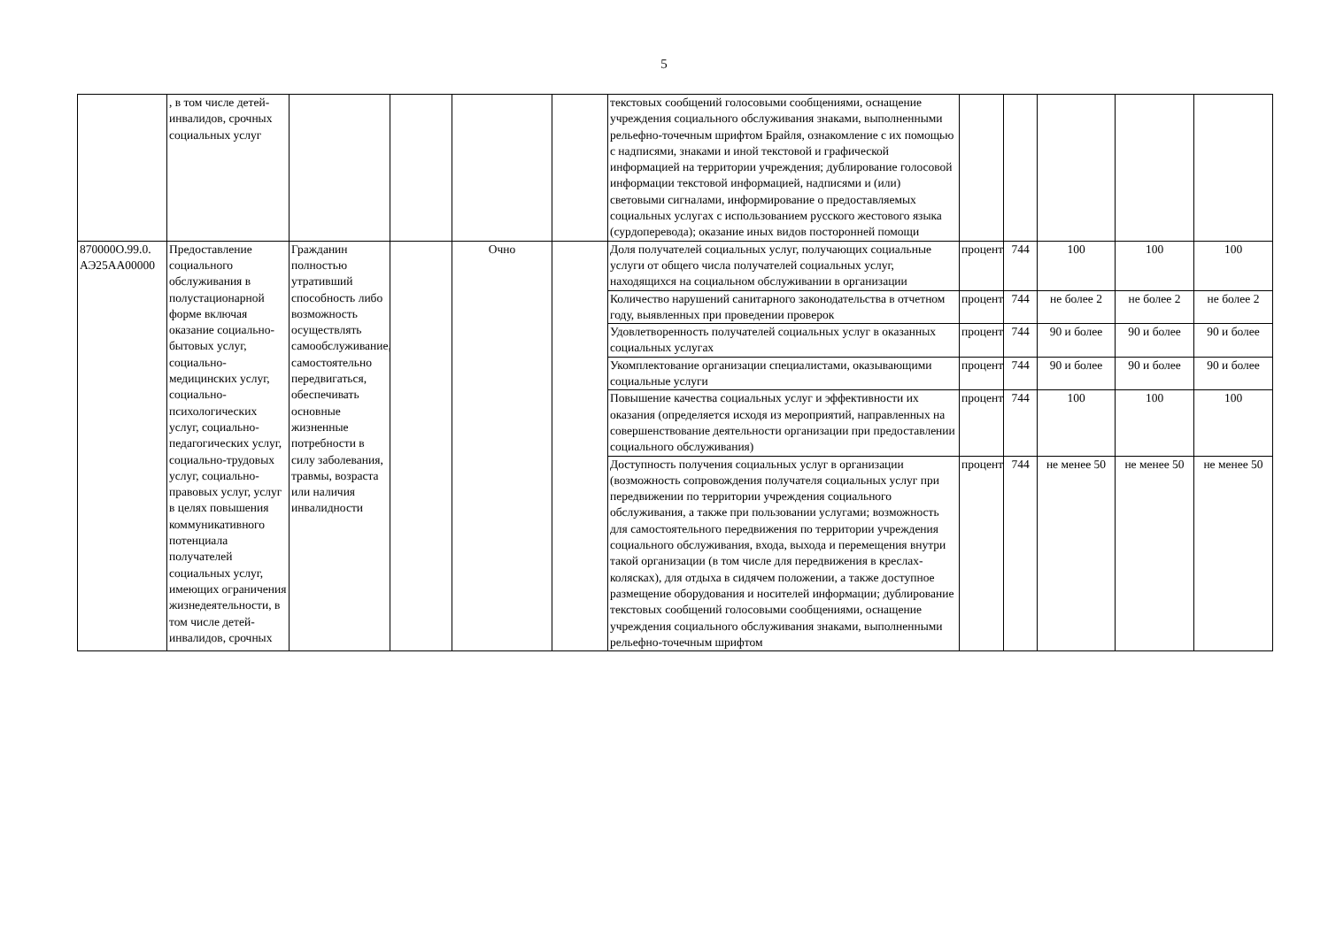5
| | , в том числе детей-инвалидов, срочных социальных услуг | | | | | текстовых сообщений голосовыми сообщениями, оснащение учреждения социального обслуживания знаками, выполненными рельефно-точечным шрифтом Брайля, ознакомление с их помощью с надписями, знаками и иной текстовой и графической информацией на территории учреждения; дублирование голосовой информации текстовой информацией, надписями и (или) световыми сигналами, информирование о предоставляемых социальных услугах с использованием русского жестового языка (сурдоперевода); оказание иных видов посторонней помощи | | | | | |
| 870000О.99.0. АЭ25АА00000 | Предоставление социального обслуживания в полустационарной форме включая оказание социально-бытовых услуг, социально-медицинских услуг, социально-психологических услуг, социально-педагогических услуг, социально-трудовых услуг, социально-правовых услуг, услуг в целях повышения коммуникативного потенциала получателей социальных услуг, имеющих ограничения жизнедеятельности, в том числе детей-инвалидов, срочных | Гражданин полностью утративший способность либо возможность осуществлять самообслуживание, самостоятельно передвигаться, обеспечивать основные жизненные потребности в силу заболевания, травмы, возраста или наличия инвалидности | | Очно | | Доля получателей социальных услуг, получающих социальные услуги от общего числа получателей социальных услуг, находящихся на социальном обслуживании в организации | процент | 744 | 100 | 100 | 100 |
| | | | | | | Количество нарушений санитарного законодательства в отчетном году, выявленных при проведении проверок | процент | 744 | не более 2 | не более 2 | не более 2 |
| | | | | | | Удовлетворенность получателей социальных услуг в оказанных социальных услугах | процент | 744 | 90 и более | 90 и более | 90 и более |
| | | | | | | Укомплектование организации специалистами, оказывающими социальные услуги | процент | 744 | 90 и более | 90 и более | 90 и более |
| | | | | | | Повышение качества социальных услуг и эффективности их оказания (определяется исходя из мероприятий, направленных на совершенствование деятельности организации при предоставлении социального обслуживания) | процент | 744 | 100 | 100 | 100 |
| | | | | | | Доступность получения социальных услуг в организации (возможность сопровождения получателя социальных услуг при передвижении по территории учреждения социального обслуживания, а также при пользовании услугами; возможность для самостоятельного передвижения по территории учреждения социального обслуживания, входа, выхода и перемещения внутри такой организации (в том числе для передвижения в креслах-колясках), для отдыха в сидячем положении, а также доступное размещение оборудования и носителей информации; дублирование текстовых сообщений голосовыми сообщениями, оснащение учреждения социального обслуживания знаками, выполненными рельефно-точечным шрифтом | процент | 744 | не менее 50 | не менее 50 | не менее 50 |